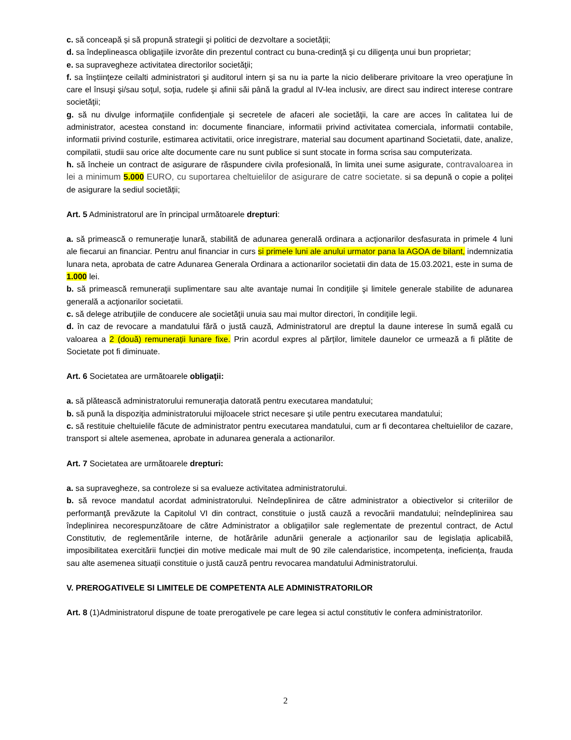c. să conceapă și să propună strategii şi politici de dezvoltare a societății;
d. sa îndeplineasca obligaţiile izvorâte din prezentul contract cu buna-credinţă şi cu diligenţa unui bun proprietar;
e. sa supravegheze activitatea directorilor societăţii;
f. sa înştiinţeze ceilalti administratori şi auditorul intern şi sa nu ia parte la nicio deliberare privitoare la vreo operaţiune în care el însuşi şi/sau soţul, soţia, rudele şi afinii săi până la gradul al IV-lea inclusiv, are direct sau indirect interese contrare societăţii;
g. să nu divulge informaţiile confidenţiale şi secretele de afaceri ale societăţii, la care are acces în calitatea lui de administrator, acestea constand in: documente financiare, informatii privind activitatea comerciala, informatii contabile, informatii privind costurile, estimarea activitatii, orice inregistrare, material sau document apartinand Societatii, date, analize, compilatii, studii sau orice alte documente care nu sunt publice si sunt stocate in forma scrisa sau computerizata.
h. să încheie un contract de asigurare de răspundere civila profesională, în limita unei sume asigurate, contravaloarea in lei a minimum 5.000 EURO, cu suportarea cheltuielilor de asigurare de catre societate. si sa depună o copie a poliței de asigurare la sediul societății;
Art. 5 Administratorul are în principal următoarele drepturi:
a. să primească o remuneraţie lunară, stabilită de adunarea generală ordinara a acţionarilor desfasurata in primele 4 luni ale fiecarui an financiar. Pentru anul financiar in curs si primele luni ale anului urmator pana la AGOA de bilant, indemnizatia lunara neta, aprobata de catre Adunarea Generala Ordinara a actionarilor societatii din data de 15.03.2021, este in suma de 1.000 lei.
b. să primească remuneraţii suplimentare sau alte avantaje numai în condiţiile şi limitele generale stabilite de adunarea generală a acţionarilor societatii.
c. să delege atribuţiile de conducere ale societăţii unuia sau mai multor directori, în condiţiile legii.
d. în caz de revocare a mandatului fără o justă cauză, Administratorul are dreptul la daune interese în sumă egală cu valoarea a 2 (două) remunerații lunare fixe. Prin acordul expres al părților, limitele daunelor ce urmează a fi plătite de Societate pot fi diminuate.
Art. 6 Societatea are următoarele obligaţii:
a. să plătească administratorului remuneraţia datorată pentru executarea mandatului;
b. să pună la dispoziţia administratorului mijloacele strict necesare şi utile pentru executarea mandatului;
c. să restituie cheltuielile făcute de administrator pentru executarea mandatului, cum ar fi decontarea cheltuielilor de cazare, transport si altele asemenea, aprobate in adunarea generala a actionarilor.
Art. 7 Societatea are următoarele drepturi:
a. sa supravegheze, sa controleze si sa evalueze activitatea administratorului.
b. să revoce mandatul acordat administratorului. Neîndeplinirea de către administrator a obiectivelor si criteriilor de performanţă prevăzute la Capitolul VI din contract, constituie o justă cauză a revocării mandatului; neîndeplinirea sau îndeplinirea necorespunzătoare de către Administrator a obligațiilor sale reglementate de prezentul contract, de Actul Constitutiv, de reglementările interne, de hotărârile adunării generale a acționarilor sau de legislația aplicabilă, imposibilitatea exercitării funcției din motive medicale mai mult de 90 zile calendaristice, incompetența, ineficiența, frauda sau alte asemenea situații constituie o justă cauză pentru revocarea mandatului Administratorului.
V. PREROGATIVELE SI LIMITELE DE COMPETENTA ALE ADMINISTRATORILOR
Art. 8 (1)Administratorul dispune de toate prerogativele pe care legea si actul constitutiv le confera administratorilor.
2